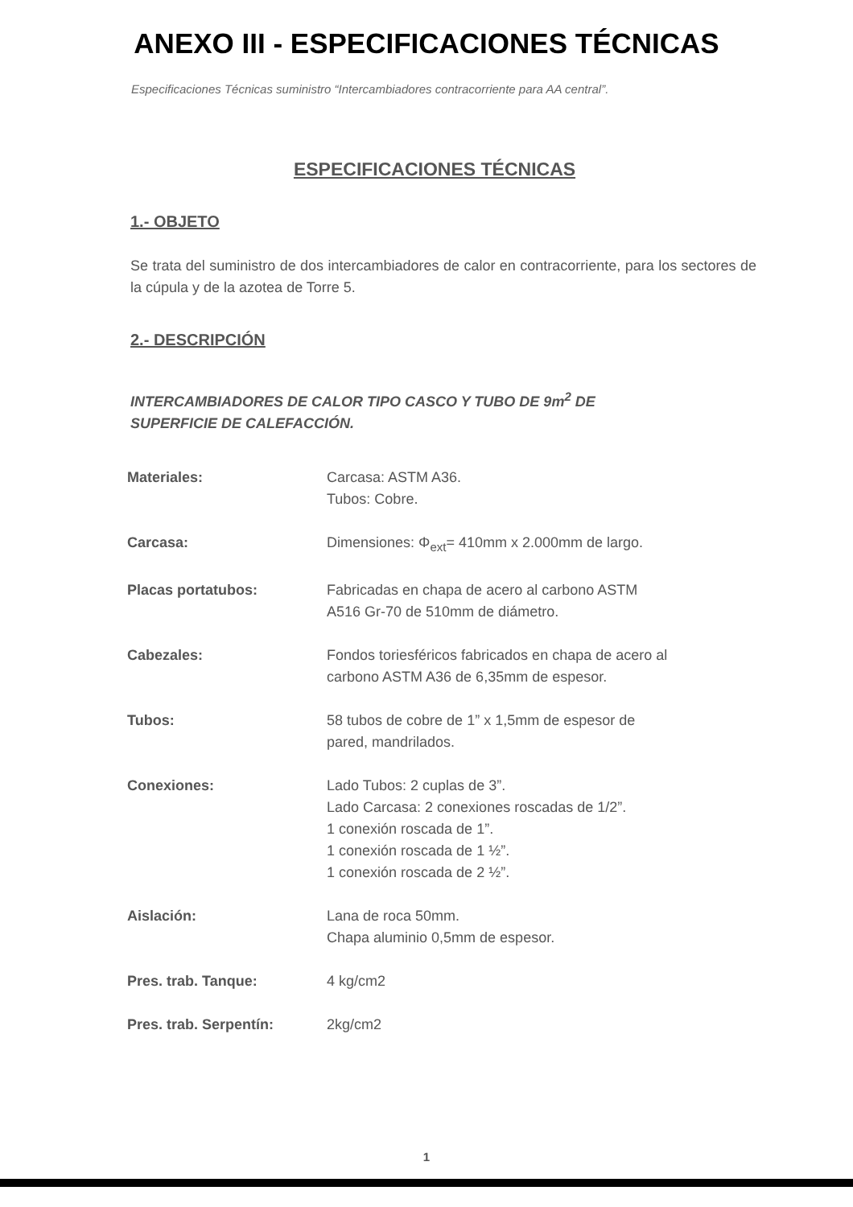ANEXO III - ESPECIFICACIONES TÉCNICAS
Especificaciones Técnicas suministro “Intercambiadores contracorriente para AA central”.
ESPECIFICACIONES TÉCNICAS
1.- OBJETO
Se trata del suministro de dos intercambiadores de calor en contracorriente, para los sectores de la cúpula y de la azotea de Torre 5.
2.- DESCRIPCIÓN
INTERCAMBIADORES DE CALOR TIPO CASCO Y TUBO DE 9m<sup>2</sup> DE
SUPERFICIE DE CALEFACCIÓN.
| Materiales: | Carcasa: ASTM A36. Tubos: Cobre. |
| Carcasa: | Dimensiones: Φ<sub>ext</sub>= 410mm x 2.000mm de largo. |
| Placas portatubos: | Fabricadas en chapa de acero al carbono ASTM A516 Gr-70 de 510mm de diámetro. |
| Cabezales: | Fondos toriesféricos fabricados en chapa de acero al carbono ASTM A36 de 6,35mm de espesor. |
| Tubos: | 58 tubos de cobre de 1” x 1,5mm de espesor de pared, mandrilados. |
| Conexiones: | Lado Tubos: 2 cuplas de 3”. Lado Carcasa: 2 conexiones roscadas de 1/2”. 1 conexión roscada de 1”. 1 conexión roscada de 1 ½”. 1 conexión roscada de 2 ½”. |
| Aislación: | Lana de roca 50mm. Chapa aluminio 0,5mm de espesor. |
| Pres. trab. Tanque: | 4 kg/cm2 |
| Pres. trab. Serpentín: | 2kg/cm2 |
1